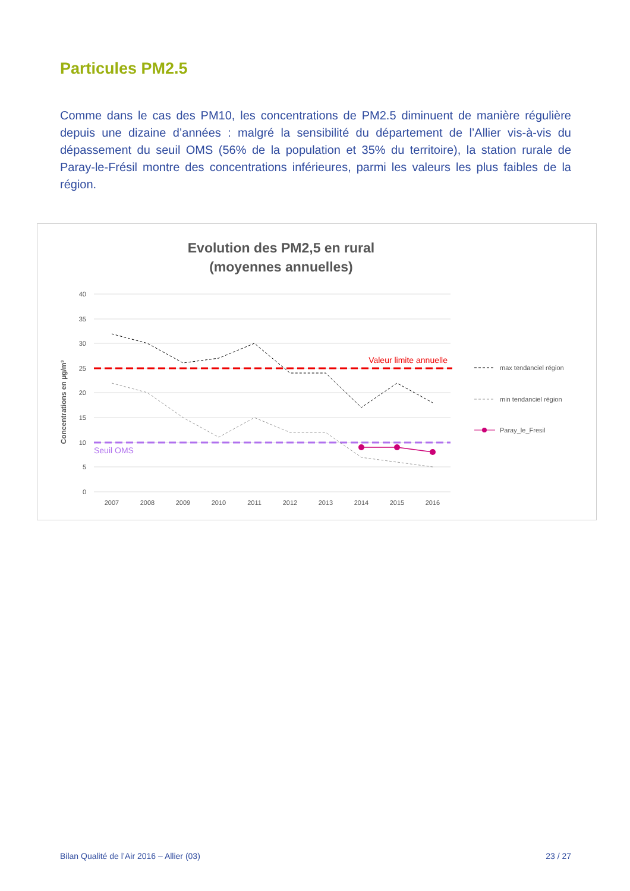Particules PM2.5
Comme dans le cas des PM10, les concentrations de PM2.5 diminuent de manière régulière depuis une dizaine d’années : malgré la sensibilité du département de l’Allier vis-à-vis du dépassement du seuil OMS (56% de la population et 35% du territoire), la station rurale de Paray-le-Frésil montre des concentrations inférieures, parmi les valeurs les plus faibles de la région.
Evolution des PM2,5 en rural
(moyennes annuelles)
40
35
30
25
20
15
10
5
0
Concentrations en µg/m³
Valeur limite annuelle
Seuil OMS
2007
2008
2009
2010
2011
2012
2013
2014
2015
2016
max tendanciel région
min tendanciel région
Paray_le_Fresil
Bilan Qualité de l’Air 2016 – Allier (03) 23 / 27